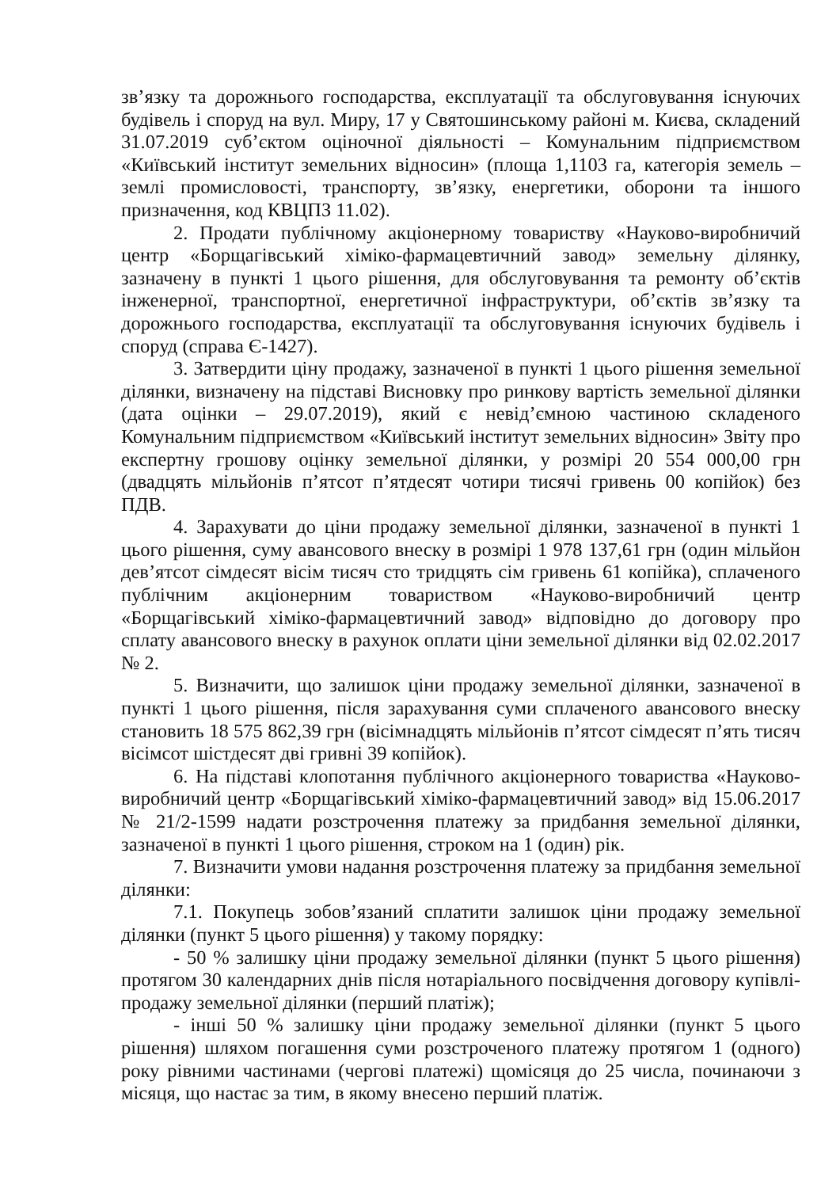зв’язку та дорожнього господарства, експлуатації та обслуговування існуючих будівель і споруд на вул. Миру, 17 у Святошинському районі м. Києва, складений 31.07.2019 суб’єктом оціночної діяльності – Комунальним підприємством «Київський інститут земельних відносин» (площа 1,1103 га, категорія земель – землі промисловості, транспорту, зв’язку, енергетики, оборони та іншого призначення, код КВЦПЗ 11.02).
2. Продати публічному акціонерному товариству «Науково-виробничий центр «Борщагівський хіміко-фармацевтичний завод» земельну ділянку, зазначену в пункті 1 цього рішення, для обслуговування та ремонту об’єктів інженерної, транспортної, енергетичної інфраструктури, об’єктів зв’язку та дорожнього господарства, експлуатації та обслуговування існуючих будівель і споруд (справа Є-1427).
3. Затвердити ціну продажу, зазначеної в пункті 1 цього рішення земельної ділянки, визначену на підставі Висновку про ринкову вартість земельної ділянки (дата оцінки – 29.07.2019), який є невід’ємною частиною складеного Комунальним підприємством «Київський інститут земельних відносин» Звіту про експертну грошову оцінку земельної ділянки, у розмірі 20 554 000,00 грн (двадцять мільйонів п’ятсот п’ятдесят чотири тисячі гривень 00 копійок) без ПДВ.
4. Зарахувати до ціни продажу земельної ділянки, зазначеної в пункті 1 цього рішення, суму авансового внеску в розмірі 1 978 137,61 грн (один мільйон дев’ятсот сімдесят вісім тисяч сто тридцять сім гривень 61 копійка), сплаченого публічним акціонерним товариством «Науково-виробничий центр «Борщагівський хіміко-фармацевтичний завод» відповідно до договору про сплату авансового внеску в рахунок оплати ціни земельної ділянки від 02.02.2017 № 2.
5. Визначити, що залишок ціни продажу земельної ділянки, зазначеної в пункті 1 цього рішення, після зарахування суми сплаченого авансового внеску становить 18 575 862,39 грн (вісімнадцять мільйонів п’ятсот сімдесят п’ять тисяч вісімсот шістдесят дві гривні 39 копійок).
6. На підставі клопотання публічного акціонерного товариства «Науково-виробничий центр «Борщагівський хіміко-фармацевтичний завод» від 15.06.2017 № 21/2-1599 надати розстрочення платежу за придбання земельної ділянки, зазначеної в пункті 1 цього рішення, строком на 1 (один) рік.
7. Визначити умови надання розстрочення платежу за придбання земельної ділянки:
7.1. Покупець зобов’язаний сплатити залишок ціни продажу земельної ділянки (пункт 5 цього рішення) у такому порядку:
- 50 % залишку ціни продажу земельної ділянки (пункт 5 цього рішення) протягом 30 календарних днів після нотаріального посвідчення договору купівлі-продажу земельної ділянки (перший платіж);
- інші 50 % залишку ціни продажу земельної ділянки (пункт 5 цього рішення) шляхом погашення суми розстроченого платежу протягом 1 (одного) року рівними частинами (чергові платежі) щомісяця до 25 числа, починаючи з місяця, що настає за тим, в якому внесено перший платіж.